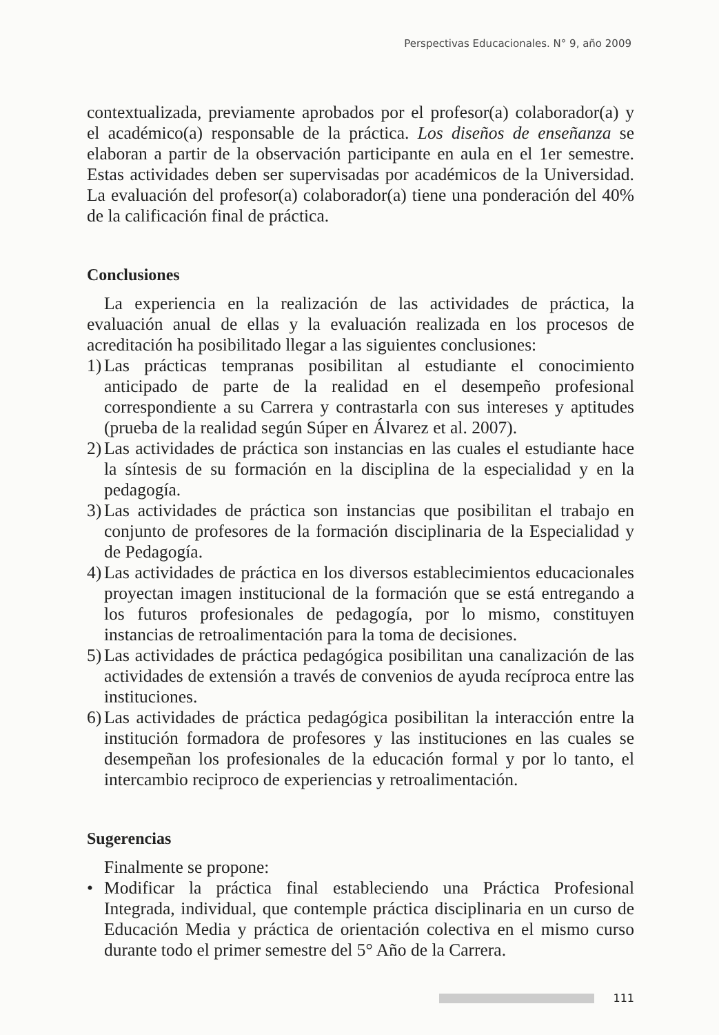Perspectivas Educacionales. N° 9, año 2009
contextualizada, previamente aprobados por el profesor(a) colaborador(a) y el académico(a) responsable de la práctica. Los diseños de enseñanza se elaboran a partir de la observación participante en aula en el 1er semestre. Estas actividades deben ser supervisadas por académicos de la Universidad. La evaluación del profesor(a) colaborador(a) tiene una ponderación del 40% de la calificación final de práctica.
Conclusiones
La experiencia en la realización de las actividades de práctica, la evaluación anual de ellas y la evaluación realizada en los procesos de acreditación ha posibilitado llegar a las siguientes conclusiones:
1) Las prácticas tempranas posibilitan al estudiante el conocimiento anticipado de parte de la realidad en el desempeño profesional correspondiente a su Carrera y contrastarla con sus intereses y aptitudes (prueba de la realidad según Súper en Álvarez et al. 2007).
2) Las actividades de práctica son instancias en las cuales el estudiante hace la síntesis de su formación en la disciplina de la especialidad y en la pedagogía.
3) Las actividades de práctica son instancias que posibilitan el trabajo en conjunto de profesores de la formación disciplinaria de la Especialidad y de Pedagogía.
4) Las actividades de práctica en los diversos establecimientos educacionales proyectan imagen institucional de la formación que se está entregando a los futuros profesionales de pedagogía, por lo mismo, constituyen instancias de retroalimentación para la toma de decisiones.
5) Las actividades de práctica pedagógica posibilitan una canalización de las actividades de extensión a través de convenios de ayuda recíproca entre las instituciones.
6) Las actividades de práctica pedagógica posibilitan la interacción entre la institución formadora de profesores y las instituciones en las cuales se desempeñan los profesionales de la educación formal y por lo tanto, el intercambio reciproco de experiencias y retroalimentación.
Sugerencias
Finalmente se propone:
• Modificar la práctica final estableciendo una Práctica Profesional Integrada, individual, que contemple práctica disciplinaria en un curso de Educación Media y práctica de orientación colectiva en el mismo curso durante todo el primer semestre del 5° Año de la Carrera.
111